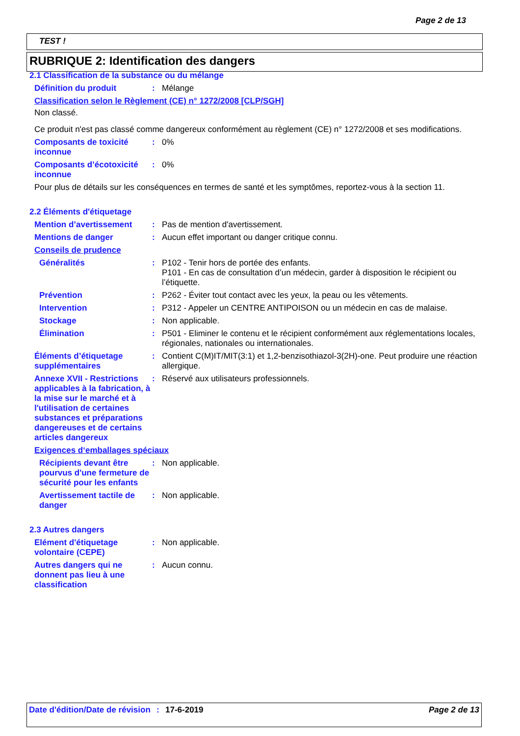Page 2 de 13
TEST !
RUBRIQUE 2: Identification des dangers
2.1 Classification de la substance ou du mélange
Définition du produit : Mélange
Classification selon le Règlement (CE) n° 1272/2008 [CLP/SGH]
Non classé.
Ce produit n'est pas classé comme dangereux conformément au règlement (CE) n° 1272/2008 et ses modifications.
Composants de toxicité inconnue
: 0%
Composants d’écotoxicité inconnue
: 0%
Pour plus de détails sur les conséquences en termes de santé et les symptômes, reportez-vous à la section 11.
2.2 Éléments d'étiquetage
Mention d’avertissement : Pas de mention d'avertissement.
Mentions de danger : Aucun effet important ou danger critique connu.
Conseils de prudence
Généralités : P102 - Tenir hors de portée des enfants.
P101 - En cas de consultation d’un médecin, garder à disposition le récipient ou l’étiquette.
Prévention : P262 - Éviter tout contact avec les yeux, la peau ou les vêtements.
Intervention : P312 - Appeler un CENTRE ANTIPOISON ou un médecin en cas de malaise.
Stockage : Non applicable.
Élimination : P501 - Eliminer le contenu et le récipient conformément aux réglementations locales, régionales, nationales ou internationales.
Éléments d’étiquetage supplémentaires
: Contient C(M)IT/MIT(3:1) et 1,2-benzisothiazol-3(2H)-one. Peut produire une réaction allergique.
Annexe XVII - Restrictions applicables à la fabrication, à la mise sur le marché et à l'utilisation de certaines substances et préparations dangereuses et de certains articles dangereux
: Réservé aux utilisateurs professionnels.
Exigences d‘emballages spéciaux
Récipients devant être pourvus d'une fermeture de sécurité pour les enfants
: Non applicable.
Avertissement tactile de danger
: Non applicable.
2.3 Autres dangers
Elément d'étiquetage volontaire (CEPE)
: Non applicable.
Autres dangers qui ne donnent pas lieu à une classification
: Aucun connu.
Date d'édition/Date de révision
: 17-6-2019 Page 2 de 13